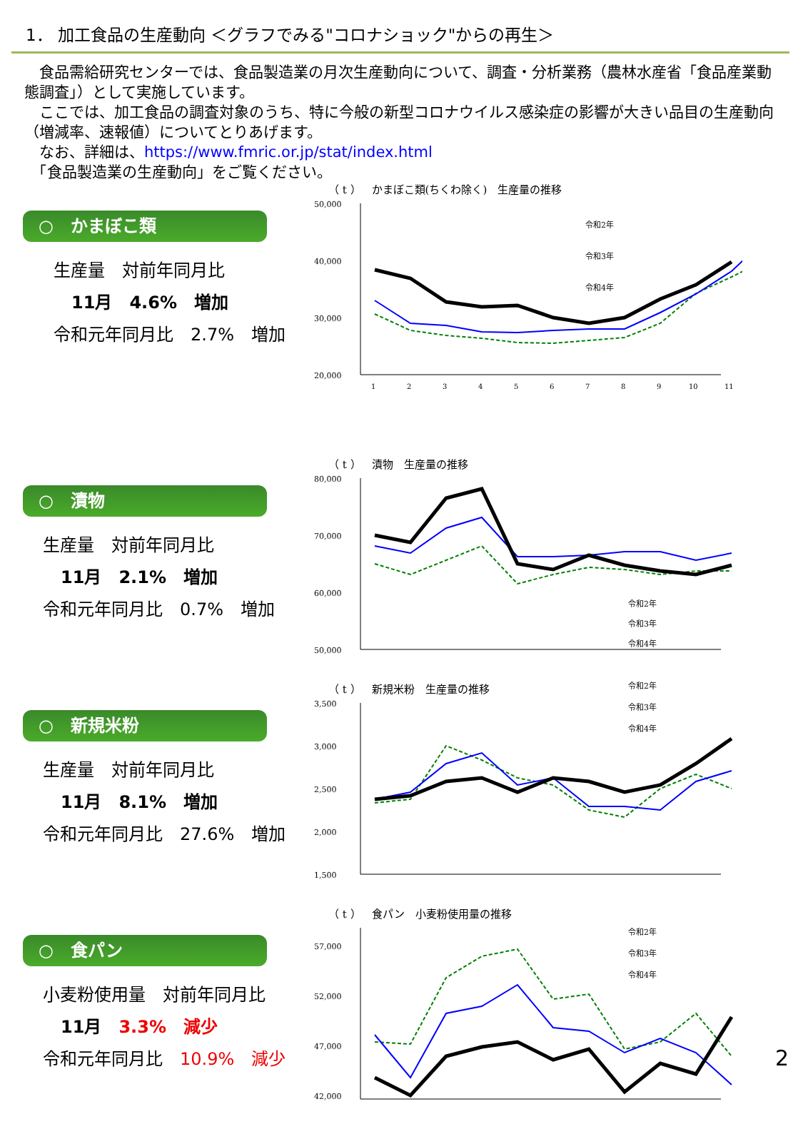1． 加工食品の生産動向 ＜グラフでみる"コロナショック"からの再生＞
　食品需給研究センターでは、食品製造業の月次生産動向について、調査・分析業務（農林水産省「食品産業動態調査」）として実施しています。
　ここでは、加工食品の調査対象のうち、特に今般の新型コロナウイルス感染症の影響が大きい品目の生産動向（増減率、速報値）についてとりあげます。
　なお、詳細は、https://www.fmric.or.jp/stat/index.html
　「食品製造業の生産動向」をご覧ください。
○　かまぼこ類
生産量　対前年同月比
11月　4.6%　増加
令和元年同月比　2.7%　増加
（ t ）　かまぼこ類(ちくわ除く)　生産量の推移
50,000
40,000
30,000
20,000
1
2
3
4
5
6
7
8
9
10
11
令和2年
令和3年
令和4年
○　漬物
生産量　対前年同月比
11月　2.1%　増加
令和元年同月比　0.7%　増加
（ t ）　漬物　生産量の推移
80,000
70,000
60,000
50,000
令和2年
令和3年
令和4年
○　新規米粉
生産量　対前年同月比
11月　8.1%　増加
令和元年同月比　27.6%　増加
（ t ）　新規米粉　生産量の推移
3,500
3,000
2,500
2,000
1,500
令和2年
令和3年
令和4年
○　食パン
小麦粉使用量　対前年同月比
11月　3.3%　減少
令和元年同月比　10.9%　減少
（ t ）　食パン　小麦粉使用量の推移
57,000
52,000
47,000
42,000
令和2年
令和3年
令和4年
2